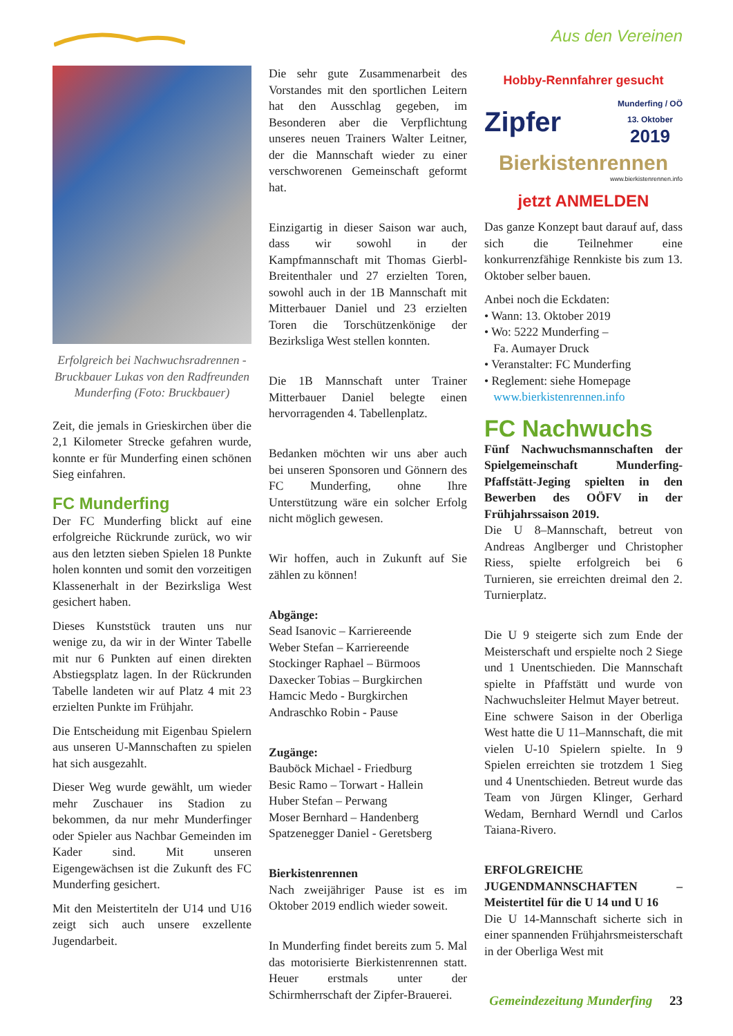Aus den Vereinen
Erfolgreich bei Nachwuchsradrennen - Bruckbauer Lukas von den Radfreunden Munderfing (Foto: Bruckbauer)
Zeit, die jemals in Grieskirchen über die 2,1 Kilometer Strecke gefahren wurde, konnte er für Munderfing einen schönen Sieg einfahren.
FC Munderfing
Der FC Munderfing blickt auf eine erfolgreiche Rückrunde zurück, wo wir aus den letzten sieben Spielen 18 Punkte holen konnten und somit den vorzeitigen Klassenerhalt in der Bezirksliga West gesichert haben.
Dieses Kunststück trauten uns nur wenige zu, da wir in der Winter Tabelle mit nur 6 Punkten auf einen direkten Abstiegsplatz lagen. In der Rückrunden Tabelle landeten wir auf Platz 4 mit 23 erzielten Punkte im Frühjahr.
Die Entscheidung mit Eigenbau Spielern aus unseren U-Mannschaften zu spielen hat sich ausgezahlt.
Dieser Weg wurde gewählt, um wieder mehr Zuschauer ins Stadion zu bekommen, da nur mehr Munderfinger oder Spieler aus Nachbar Gemeinden im Kader sind. Mit unseren Eigengewächsen ist die Zukunft des FC Munderfing gesichert.
Mit den Meistertiteln der U14 und U16 zeigt sich auch unsere exzellente Jugendarbeit.
Die sehr gute Zusammenarbeit des Vorstandes mit den sportlichen Leitern hat den Ausschlag gegeben, im Besonderen aber die Verpflichtung unseres neuen Trainers Walter Leitner, der die Mannschaft wieder zu einer verschworenen Gemeinschaft geformt hat.
Einzigartig in dieser Saison war auch, dass wir sowohl in der Kampfmannschaft mit Thomas Gierbl-Breitenthaler und 27 erzielten Toren, sowohl auch in der 1B Mannschaft mit Mitterbauer Daniel und 23 erzielten Toren die Torschützenkönige der Bezirksliga West stellen konnten.
Die 1B Mannschaft unter Trainer Mitterbauer Daniel belegte einen hervorragenden 4. Tabellenplatz.
Bedanken möchten wir uns aber auch bei unseren Sponsoren und Gönnern des FC Munderfing, ohne Ihre Unterstützung wäre ein solcher Erfolg nicht möglich gewesen.
Wir hoffen, auch in Zukunft auf Sie zählen zu können!
Abgänge:
Sead Isanovic – Karriereende
Weber Stefan – Karriereende
Stockinger Raphael – Bürmoos
Daxecker Tobias – Burgkirchen
Hamcic Medo - Burgkirchen
Andraschko Robin - Pause
Zugänge:
Bauböck Michael - Friedburg
Besic Ramo – Torwart - Hallein
Huber Stefan – Perwang
Moser Bernhard – Handenberg
Spatzenegger Daniel - Geretsberg
Bierkistenrennen
Nach zweijähriger Pause ist es im Oktober 2019 endlich wieder soweit.
In Munderfing findet bereits zum 5. Mal das motorisierte Bierkistenrennen statt. Heuer erstmals unter der Schirmherrschaft der Zipfer-Brauerei.
Hobby-Rennfahrer gesucht
Zipfer Munderfing / OÖ
13. Oktober
2019
Bierkistenrennen
www.bierkistenrennen.info
jetzt ANMELDEN
Das ganze Konzept baut darauf auf, dass sich die Teilnehmer eine konkurrenzfähige Rennkiste bis zum 13. Oktober selber bauen.
Anbei noch die Eckdaten:
• Wann: 13. Oktober 2019
• Wo: 5222 Munderfing –
Fa. Aumayer Druck
• Veranstalter: FC Munderfing
• Reglement: siehe Homepage
www.bierkistenrennen.info
FC Nachwuchs
Fünf Nachwuchsmannschaften der Spielgemeinschaft Munderfing-Pfaffstätt-Jeging spielten in den Bewerben des OÖFV in der Frühjahrssaison 2019.
Die U 8–Mannschaft, betreut von Andreas Anglberger und Christopher Riess, spielte erfolgreich bei 6 Turnieren, sie erreichten dreimal den 2. Turnierplatz.
Die U 9 steigerte sich zum Ende der Meisterschaft und erspielte noch 2 Siege und 1 Unentschieden. Die Mannschaft spielte in Pfaffstätt und wurde von Nachwuchsleiter Helmut Mayer betreut.
Eine schwere Saison in der Oberliga West hatte die U 11–Mannschaft, die mit vielen U-10 Spielern spielte. In 9 Spielen erreichten sie trotzdem 1 Sieg und 4 Unentschieden. Betreut wurde das Team von Jürgen Klinger, Gerhard Wedam, Bernhard Werndl und Carlos Taiana-Rivero.
ERFOLGREICHE JUGENDMANNSCHAFTEN – Meistertitel für die U 14 und U 16
Die U 14-Mannschaft sicherte sich in einer spannenden Frühjahrsmeisterschaft in der Oberliga West mit
Gemeindezeitung Munderfing 23